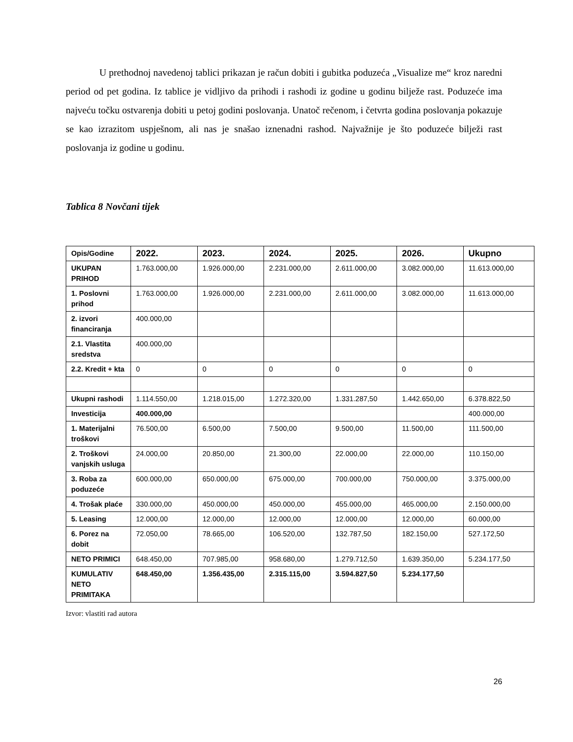U prethodnoj navedenoj tablici prikazan je račun dobiti i gubitka poduzeća „Visualize me“ kroz naredni period od pet godina. Iz tablice je vidljivo da prihodi i rashodi iz godine u godinu bilježe rast. Poduzeće ima najveću točku ostvarenja dobiti u petoj godini poslovanja. Unatoč rečenom, i četvrta godina poslovanja pokazuje se kao izrazitom uspješnom, ali nas je snašao iznenadni rashod. Najvažnije je što poduzeće bilježi rast poslovanja iz godine u godinu.
Tablica 8 Novčani tijek
| Opis/Godine | 2022. | 2023. | 2024. | 2025. | 2026. | Ukupno |
| --- | --- | --- | --- | --- | --- | --- |
| UKUPAN PRIHOD | 1.763.000,00 | 1.926.000,00 | 2.231.000,00 | 2.611.000,00 | 3.082.000,00 | 11.613.000,00 |
| 1. Poslovni prihod | 1.763.000,00 | 1.926.000,00 | 2.231.000,00 | 2.611.000,00 | 3.082.000,00 | 11.613.000,00 |
| 2. izvori financiranja | 400.000,00 | | | | | |
| 2.1. Vlastita sredstva | 400.000,00 | | | | | |
| 2.2. Kredit + kta | 0 | 0 | 0 | 0 | 0 | 0 |
| Ukupni rashodi | 1.114.550,00 | 1.218.015,00 | 1.272.320,00 | 1.331.287,50 | 1.442.650,00 | 6.378.822,50 |
| Investicija | 400.000,00 | | | | | 400.000,00 |
| 1. Materijalni troškovi | 76.500,00 | 6.500,00 | 7.500,00 | 9.500,00 | 11.500,00 | 111.500,00 |
| 2. Troškovi vanjskih usluga | 24.000,00 | 20.850,00 | 21.300,00 | 22.000,00 | 22.000,00 | 110.150,00 |
| 3. Roba za poduzeće | 600.000,00 | 650.000,00 | 675.000,00 | 700.000,00 | 750.000,00 | 3.375.000,00 |
| 4. Trošak plaće | 330.000,00 | 450.000,00 | 450.000,00 | 455.000,00 | 465.000,00 | 2.150.000,00 |
| 5. Leasing | 12.000,00 | 12.000,00 | 12.000,00 | 12.000,00 | 12.000,00 | 60.000,00 |
| 6. Porez na dobit | 72.050,00 | 78.665,00 | 106.520,00 | 132.787,50 | 182.150,00 | 527.172,50 |
| NETO PRIMICI | 648.450,00 | 707.985,00 | 958.680,00 | 1.279.712,50 | 1.639.350,00 | 5.234.177,50 |
| KUMULATIV NETO PRIMITAKA | 648.450,00 | 1.356.435,00 | 2.315.115,00 | 3.594.827,50 | 5.234.177,50 | |
Izvor: vlastiti rad autora
26